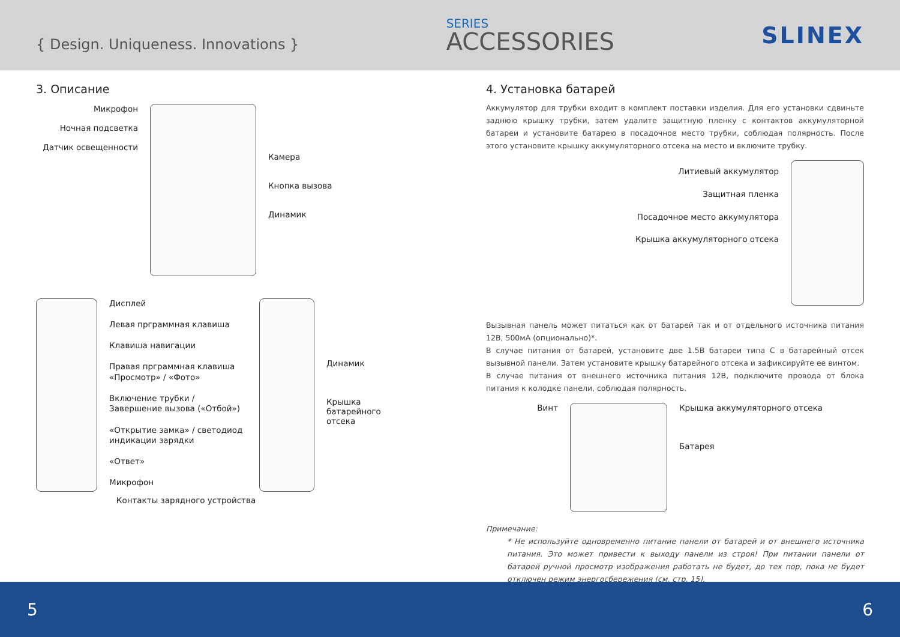{ Design. Uniqueness. Innovations }
SERIES
ACCESSORIES
SLINEX
3. Описание
Микрофон
Ночная подсветка
Датчик освещенности
Камера
Кнопка вызова
Динамик
Дисплей
Левая прграммная клавиша
Клавиша навигации
Правая прграммная клавиша «Просмотр» / «Фото»
Включение трубки / Завершение вызова («Отбой»)
«Открытие замка» / светодиод индикации зарядки
«Ответ»
Микрофон
Динамик
Крышка батарейного отсека
Контакты зарядного устройства
4. Установка батарей
Аккумулятор для трубки входит в комплект поставки изделия. Для его установки сдвиньте заднюю крышку трубки, затем удалите защитную пленку с контактов аккумуляторной батареи и установите батарею в посадочное место трубки, соблюдая полярность. После этого установите крышку аккумуляторного отсека на место и включите трубку.
Литиевый аккумулятор
Защитная пленка
Посадочное место аккумулятора
Крышка аккумуляторного отсека
Вызывная панель может питаться как от батарей так и от отдельного источника питания 12В, 500мА (опционально)*.
В случае питания от батарей, установите две 1.5В батареи типа С в батарейный отсек вызывной панели. Затем установите крышку батарейного отсека и зафиксируйте ее винтом.
В случае питания от внешнего источника питания 12В, подключите провода от блока питания к колодке панели, соблюдая полярность.
Винт
Крышка аккумуляторного отсека
Батарея
Примечание:
* Не используйте одновременно питание панели от батарей и от внешнего источника питания. Это может привести к выходу панели из строя! При питании панели от батарей ручной просмотр изображения работать не будет, до тех пор, пока не будет отключен режим энергосбережения (см. стр. 15).
5 6